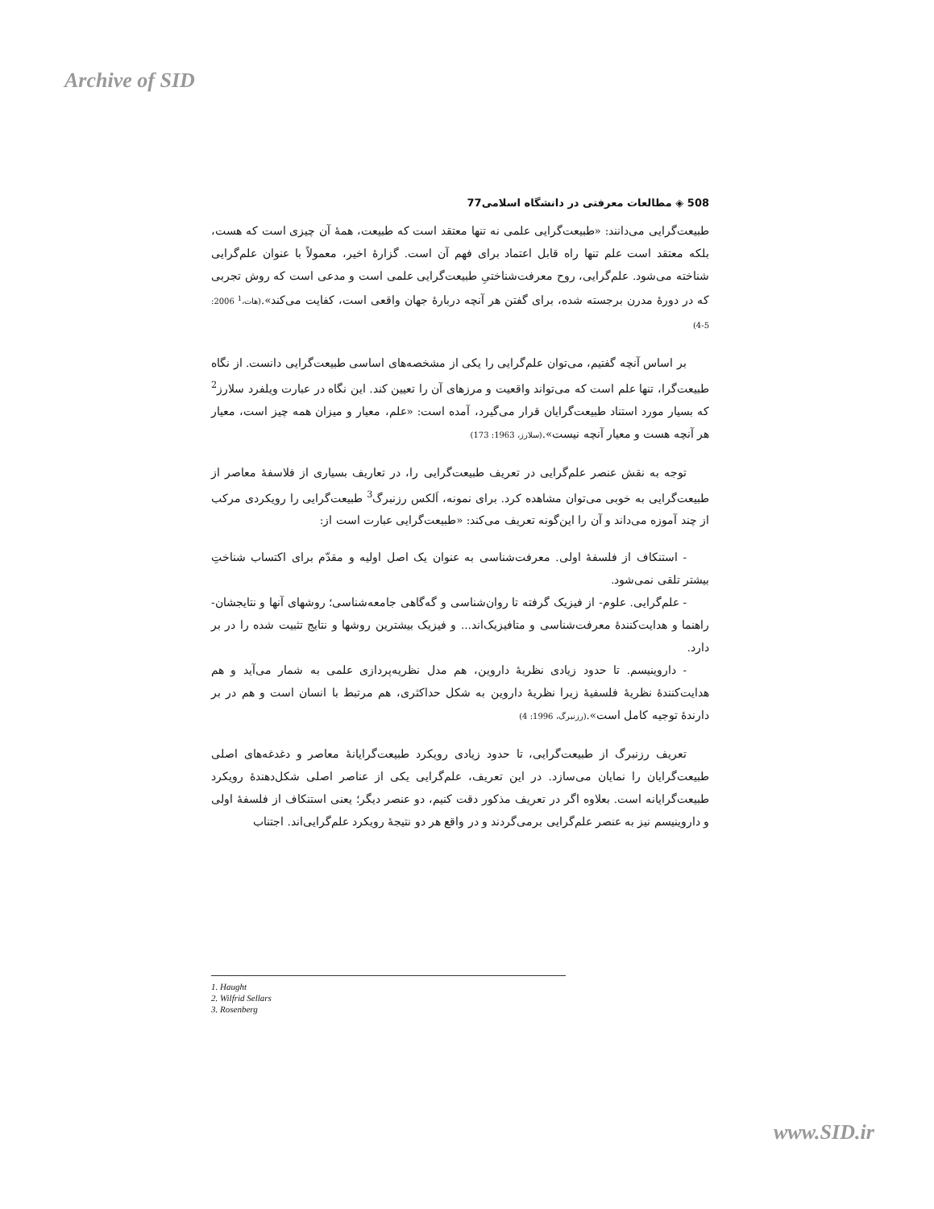Archive of SID
508 ◈ مطالعات معرفتی در دانشگاه اسلامی77
طبیعت‌گرایی می‌دانند: «طبیعت‌گرایی علمی نه تنها معتقد است که طبیعت، همهٔ آن چیزی است که هست، بلکه معتقد است علم تنها راه قابل اعتماد برای فهم آن است. گزارهٔ اخیر، معمولاً با عنوان علم‌گرایی شناخته می‌شود. علم‌گرایی، روح معرفت‌شناختیِ طبیعت‌گرایی علمی است و مدعی است که روش تجربی که در دورهٔ مدرن برجسته شده، برای گفتن هر آنچه دربارهٔ جهان واقعی است، کفایت می‌کند».(هات،<sup>1</sup> 2006: 5-4)
بر اساس آنچه گفتیم، می‌توان علم‌گرایی را یکی از مشخصه‌های اساسی طبیعت‌گرایی دانست. از نگاه طبیعت‌گرا، تنها علم است که می‌تواند واقعیت و مرزهای آن را تعیین کند. این نگاه در عبارت ویلفرد سلارز<sup>2</sup> که بسیار مورد استناد طبیعت‌گرایان قرار می‌گیرد، آمده است: «علم، معیار و میزان همه چیز است، معیار هر آنچه هست و معیار آنچه نیست».(سلارز، 1963: 173)
توجه به نقش عنصر علم‌گرایی در تعریف طبیعت‌گرایی را، در تعاریف بسیاری از فلاسفهٔ معاصر از طبیعت‌گرایی به خوبی می‌توان مشاهده کرد. برای نمونه، اَلکس رزنبرگ<sup>3</sup> طبیعت‌گرایی را رویکردی مرکب از چند آموزه می‌داند و آن را این‌گونه تعریف می‌کند: «طبیعت‌گرایی عبارت است از:
- استنکاف از فلسفهٔ اولی. معرفت‌شناسی به عنوان یک اصل اولیه و مقدّم برای اکتساب شناختِ بیشتر تلقی نمی‌شود.
- علم‌گرایی. علوم- از فیزیک گرفته تا روان‌شناسی و گه‌گاهی جامعه‌شناسی؛ روشهای آنها و نتایجشان- راهنما و هدایت‌کنندهٔ معرفت‌شناسی و متافیزیک‌اند... و فیزیک بیشترین روشها و نتایج تثبیت شده را در بر دارد.
- داروینیسم. تا حدود زیادی نظریهٔ داروین، هم مدل نظریه‌پردازی علمی به شمار می‌آید و هم هدایت‌کنندهٔ نظریهٔ فلسفیهٔ زیرا نظریهٔ داروین به شکل حداکثری، هم مرتبط با انسان است و هم در بر دارندهٔ توجیه کامل است».(رزنبرگ، 1996: 4)
تعریف رزنبرگ از طبیعت‌گرایی، تا حدود زیادی رویکرد طبیعت‌گرایانهٔ معاصر و دغدغه‌های اصلی طبیعت‌گرایان را نمایان می‌سازد. در این تعریف، علم‌گرایی یکی از عناصر اصلی شکل‌دهندهٔ رویکرد طبیعت‌گرایانه است. بعلاوه اگر در تعریف مذکور دقت کنیم، دو عنصر دیگر؛ یعنی استنکاف از فلسفهٔ اولی و داروینیسم نیز به عنصر علم‌گرایی برمی‌گردند و در واقع هر دو نتیجهٔ رویکرد علم‌گرایی‌اند. اجتناب
1. Haught
2. Wilfrid Sellars
3. Rosenberg
www.SID.ir